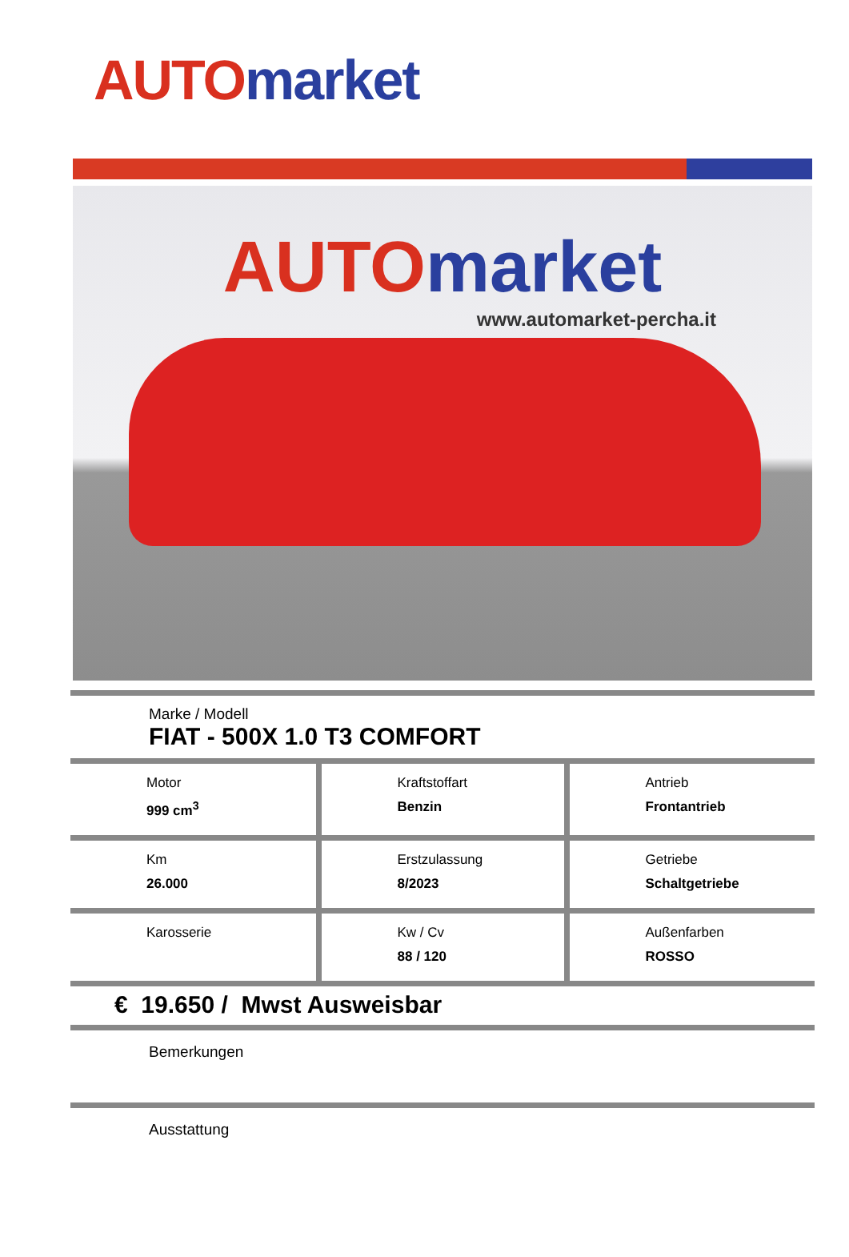AUTO market
AUTO market
www.automarket-percha.it
Marke / Modell
FIAT - 500X 1.0 T3 COMFORT
| Motor 999 cm<sup>3</sup> | Kraftstoffart Benzin | Antrieb Frontantrieb |
| Km 26.000 | Erstzulassung 8/2023 | Getriebe Schaltgetriebe |
| Karosserie | Kw / Cv 88 / 120 | Außenfarben ROSSO |
€ 19.650 / Mwst Ausweisbar
Bemerkungen
Ausstattung